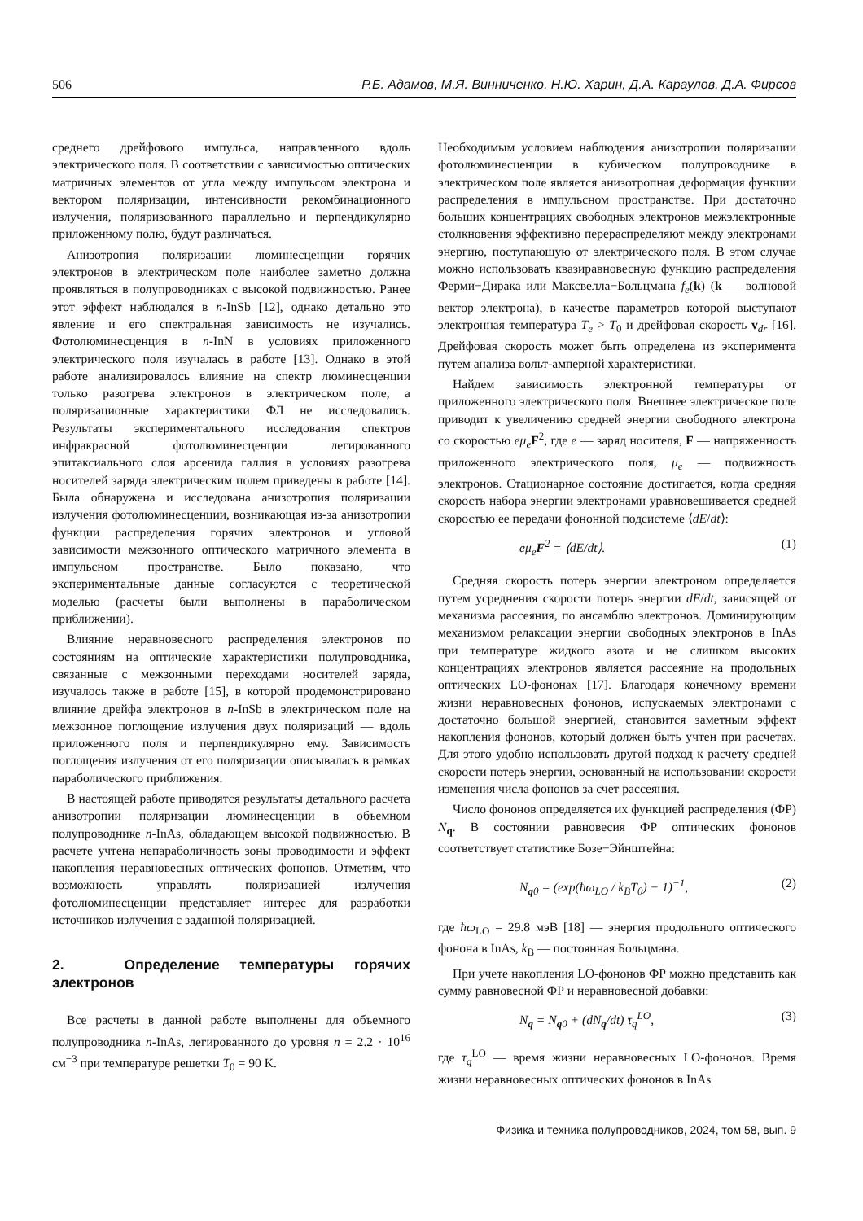506 Р.Б. Адамов, М.Я. Винниченко, Н.Ю. Харин, Д.А. Караулов, Д.А. Фирсов
среднего дрейфового импульса, направленного вдоль электрического поля. В соответствии с зависимостью оптических матричных элементов от угла между импульсом электрона и вектором поляризации, интенсивности рекомбинационного излучения, поляризованного параллельно и перпендикулярно приложенному полю, будут различаться.
Анизотропия поляризации люминесценции горячих электронов в электрическом поле наиболее заметно должна проявляться в полупроводниках с высокой подвижностью. Ранее этот эффект наблюдался в n-InSb [12], однако детально это явление и его спектральная зависимость не изучались. Фотолюминесценция в n-InN в условиях приложенного электрического поля изучалась в работе [13]. Однако в этой работе анализировалось влияние на спектр люминесценции только разогрева электронов в электрическом поле, а поляризационные характеристики ФЛ не исследовались. Результаты экспериментального исследования спектров инфракрасной фотолюминесценции легированного эпитаксиального слоя арсенида галлия в условиях разогрева носителей заряда электрическим полем приведены в работе [14]. Была обнаружена и исследована анизотропия поляризации излучения фотолюминесценции, возникающая из-за анизотропии функции распределения горячих электронов и угловой зависимости межзонного оптического матричного элемента в импульсном пространстве. Было показано, что экспериментальные данные согласуются с теоретической моделью (расчеты были выполнены в параболическом приближении).
Влияние неравновесного распределения электронов по состояниям на оптические характеристики полупроводника, связанные с межзонными переходами носителей заряда, изучалось также в работе [15], в которой продемонстрировано влияние дрейфа электронов в n-InSb в электрическом поле на межзонное поглощение излучения двух поляризаций — вдоль приложенного поля и перпендикулярно ему. Зависимость поглощения излучения от его поляризации описывалась в рамках параболического приближения.
В настоящей работе приводятся результаты детального расчета анизотропии поляризации люминесценции в объемном полупроводнике n-InAs, обладающем высокой подвижностью. В расчете учтена непараболичность зоны проводимости и эффект накопления неравновесных оптических фононов. Отметим, что возможность управлять поляризацией излучения фотолюминесценции представляет интерес для разработки источников излучения с заданной поляризацией.
2. Определение температуры горячих электронов
Все расчеты в данной работе выполнены для объемного полупроводника n-InAs, легированного до уровня n = 2.2 · 10<sup>16</sup> см<sup>−3</sup> при температуре решетки T<sub>0</sub> = 90 K.
Необходимым условием наблюдения анизотропии поляризации фотолюминесценции в кубическом полупроводнике в электрическом поле является анизотропная деформация функции распределения в импульсном пространстве. При достаточно больших концентрациях свободных электронов межэлектронные столкновения эффективно перераспределяют между электронами энергию, поступающую от электрического поля. В этом случае можно использовать квазиравновесную функцию распределения Ферми−Дирака или Максвелла−Больцмана f<sub>e</sub>(k) (k — волновой вектор электрона), в качестве параметров которой выступают электронная температура T<sub>e</sub> > T<sub>0</sub> и дрейфовая скорость v<sub>dr</sub> [16]. Дрейфовая скорость может быть определена из эксперимента путем анализа вольт-амперной характеристики.
Найдем зависимость электронной температуры от приложенного электрического поля. Внешнее электрическое поле приводит к увеличению средней энергии свободного электрона со скоростью eμ<sub>e</sub> F<sup>2</sup>, где e — заряд носителя, F — напряженность приложенного электрического поля, μ<sub>e</sub> — подвижность электронов. Стационарное состояние достигается, когда средняя скорость набора энергии электронами уравновешивается средней скоростью ее передачи фононной подсистеме ⟨dE/dt⟩:
eμ<sub>e</sub>F<sup>2</sup> = ⟨dE/dt⟩. (1)
Средняя скорость потерь энергии электроном определяется путем усреднения скорости потерь энергии dE/dt, зависящей от механизма рассеяния, по ансамблю электронов. Доминирующим механизмом релаксации энергии свободных электронов в InAs при температуре жидкого азота и не слишком высоких концентрациях электронов является рассеяние на продольных оптических LO-фононах [17]. Благодаря конечному времени жизни неравновесных фононов, испускаемых электронами с достаточно большой энергией, становится заметным эффект накопления фононов, который должен быть учтен при расчетах. Для этого удобно использовать другой подход к расчету средней скорости потерь энергии, основанный на использовании скорости изменения числа фононов за счет рассеяния.
Число фононов определяется их функцией распределения (ФР) N<sub>q</sub>. В состоянии равновесия ФР оптических фононов соответствует статистике Бозе−Эйнштейна:
N<sub>q0</sub> = (exp(ħω<sub>LO</sub> / k<sub>B</sub>T<sub>0</sub>) − 1)<sup>−1</sup>, (2)
где ħω<sub>LO</sub> = 29.8 мэВ [18] — энергия продольного оптического фонона в InAs, k<sub>B</sub> — постоянная Больцмана.
При учете накопления LO-фононов ФР можно представить как сумму равновесной ФР и неравновесной добавки:
N<sub>q</sub> = N<sub>q0</sub> + (dN<sub>q</sub>/dt) τ<sub>q</sub><sup>LO</sup>, (3)
где τ<sub>q</sub><sup>LO</sup> — время жизни неравновесных LO-фононов. Время жизни неравновесных оптических фононов в InAs
Физика и техника полупроводников, 2024, том 58, вып. 9